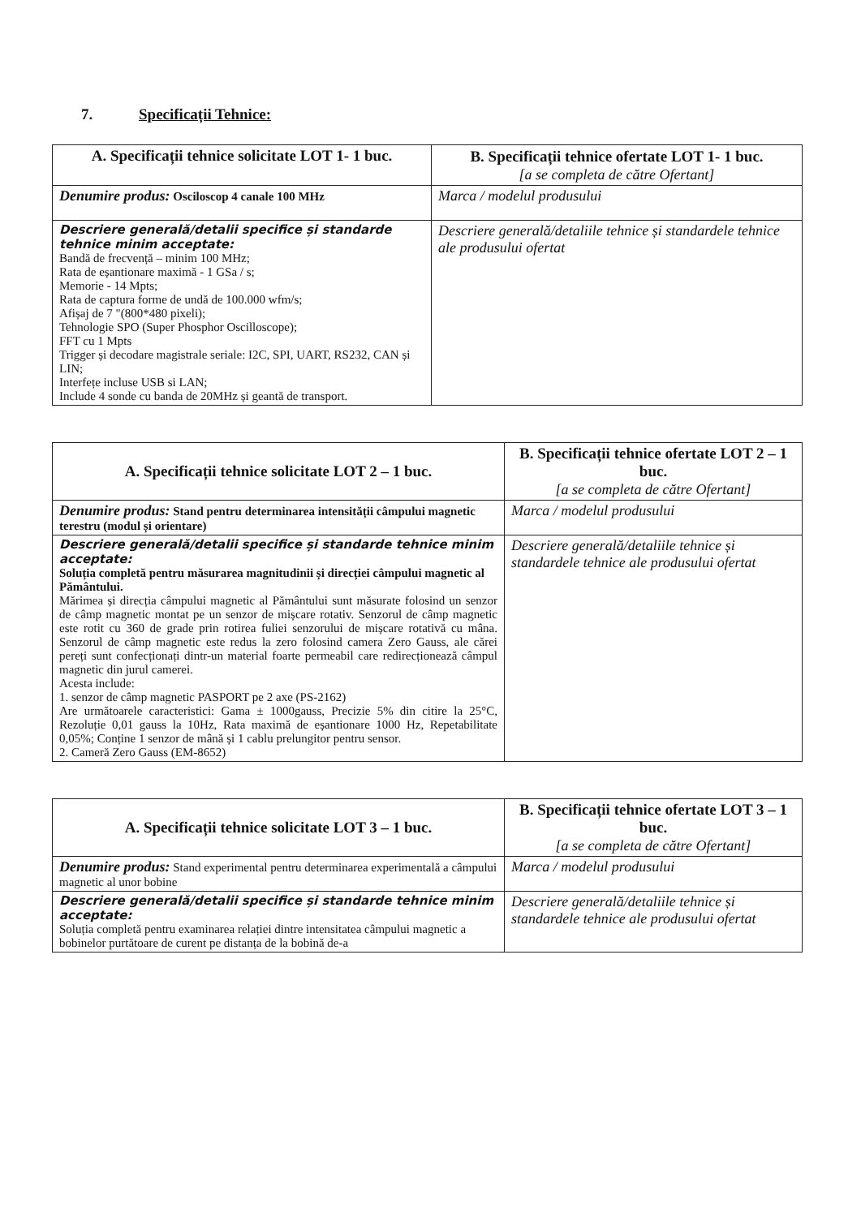7. Specificații Tehnice:
| A. Specificații tehnice solicitate LOT 1- 1 buc. | B. Specificații tehnice ofertate LOT 1- 1 buc. [a se completa de către Ofertant] |
| --- | --- |
| Denumire produs: Osciloscop 4 canale 100 MHz | Marca / modelul produsului |
| Descriere generală/detalii specifice și standarde tehnice minim acceptate: Bandă de frecvență – minim 100 MHz; Rata de eșantionare maximă - 1 GSa / s; Memorie - 14 Mpts; Rata de captura forme de undă de 100.000 wfm/s; Afișaj de 7 "(800*480 pixeli); Tehnologie SPO (Super Phosphor Oscilloscope); FFT cu 1 Mpts Trigger și decodare magistrale seriale: I2C, SPI, UART, RS232, CAN și LIN; Interfețe incluse USB si LAN; Include 4 sonde cu banda de 20MHz și geantă de transport. | Descriere generală/detaliile tehnice și standardele tehnice ale produsului ofertat |
| A. Specificații tehnice solicitate LOT 2 – 1 buc. | B. Specificații tehnice ofertate LOT 2 – 1 buc. [a se completa de către Ofertant] |
| --- | --- |
| Denumire produs: Stand pentru determinarea intensității câmpului magnetic terestru (modul și orientare) | Marca / modelul produsului |
| Descriere generală/detalii specifice și standarde tehnice minim acceptate: Soluția completă pentru măsurarea magnitudinii și direcției câmpului magnetic al Pământului. Mărimea și direcția câmpului magnetic al Pământului sunt măsurate folosind un senzor de câmp magnetic montat pe un senzor de mișcare rotativ. Senzorul de câmp magnetic este rotit cu 360 de grade prin rotirea fuliei senzorului de mișcare rotativă cu mâna. Senzorul de câmp magnetic este redus la zero folosind camera Zero Gauss, ale cărei pereți sunt confecționați dintr-un material foarte permeabil care redirecționează câmpul magnetic din jurul camerei. Acesta include: 1. senzor de câmp magnetic PASPORT pe 2 axe (PS-2162) Are următoarele caracteristici: Gama ± 1000gauss, Precizie 5% din citire la 25°C, Rezoluție 0,01 gauss la 10Hz, Rata maximă de eșantionare 1000 Hz, Repetabilitate 0,05%; Conține 1 senzor de mână și 1 cablu prelungitor pentru sensor. 2. Cameră Zero Gauss (EM-8652) | Descriere generală/detaliile tehnice și standardele tehnice ale produsului ofertat |
| A. Specificații tehnice solicitate LOT 3 – 1 buc. | B. Specificații tehnice ofertate LOT 3 – 1 buc. [a se completa de către Ofertant] |
| --- | --- |
| Denumire produs: Stand experimental pentru determinarea experimentală a câmpului magnetic al unor bobine | Marca / modelul produsului |
| Descriere generală/detalii specifice și standarde tehnice minim acceptate: Soluția completă pentru examinarea relației dintre intensitatea câmpului magnetic a bobinelor purtătoare de curent pe distanța de la bobină de-a | Descriere generală/detaliile tehnice și standardele tehnice ale produsului ofertat |